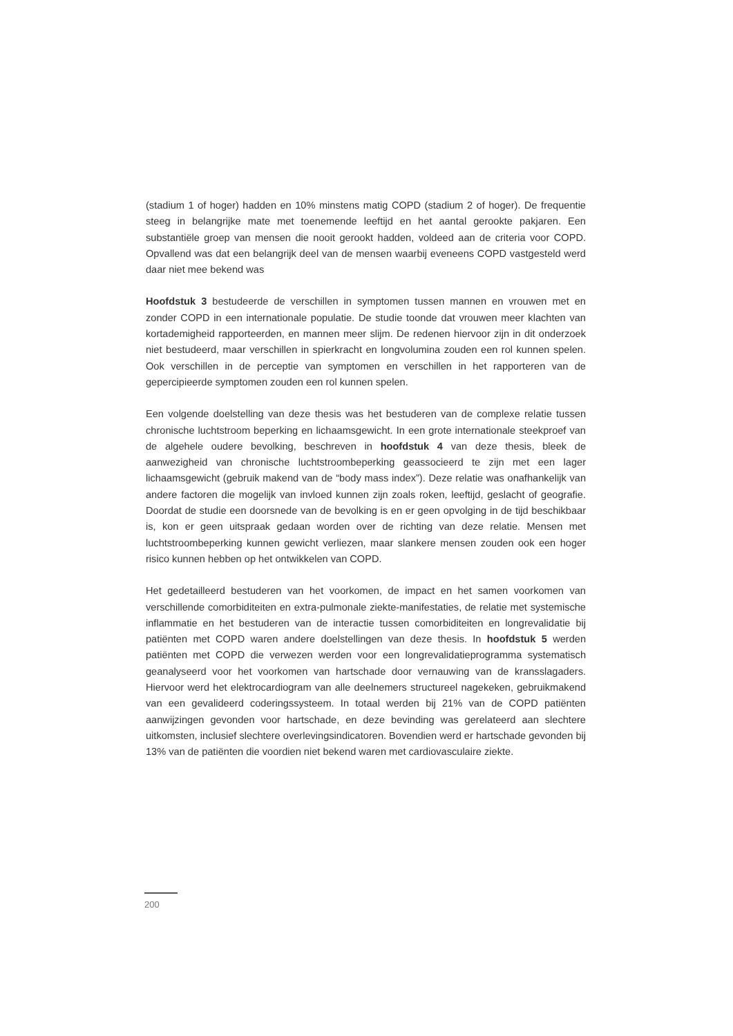(stadium 1 of hoger) hadden en 10% minstens matig COPD (stadium 2 of hoger). De frequentie steeg in belangrijke mate met toenemende leeftijd en het aantal gerookte pakjaren. Een substantiële groep van mensen die nooit gerookt hadden, voldeed aan de criteria voor COPD. Opvallend was dat een belangrijk deel van de mensen waarbij eveneens COPD vastgesteld werd daar niet mee bekend was
Hoofdstuk 3 bestudeerde de verschillen in symptomen tussen mannen en vrouwen met en zonder COPD in een internationale populatie. De studie toonde dat vrouwen meer klachten van kortademigheid rapporteerden, en mannen meer slijm. De redenen hiervoor zijn in dit onderzoek niet bestudeerd, maar verschillen in spierkracht en longvolumina zouden een rol kunnen spelen. Ook verschillen in de perceptie van symptomen en verschillen in het rapporteren van de gepercipieerde symptomen zouden een rol kunnen spelen.
Een volgende doelstelling van deze thesis was het bestuderen van de complexe relatie tussen chronische luchtstroom beperking en lichaamsgewicht. In een grote internationale steekproef van de algehele oudere bevolking, beschreven in hoofdstuk 4 van deze thesis, bleek de aanwezigheid van chronische luchtstroombeperking geassocieerd te zijn met een lager lichaamsgewicht (gebruik makend van de “body mass index”). Deze relatie was onafhankelijk van andere factoren die mogelijk van invloed kunnen zijn zoals roken, leeftijd, geslacht of geografie. Doordat de studie een doorsnede van de bevolking is en er geen opvolging in de tijd beschikbaar is, kon er geen uitspraak gedaan worden over de richting van deze relatie. Mensen met luchtstroombeperking kunnen gewicht verliezen, maar slankere mensen zouden ook een hoger risico kunnen hebben op het ontwikkelen van COPD.
Het gedetailleerd bestuderen van het voorkomen, de impact en het samen voorkomen van verschillende comorbiditeiten en extra-pulmonale ziekte-manifestaties, de relatie met systemische inflammatie en het bestuderen van de interactie tussen comorbiditeiten en longrevalidatie bij patiënten met COPD waren andere doelstellingen van deze thesis. In hoofdstuk 5 werden patiënten met COPD die verwezen werden voor een longrevalidatieprogramma systematisch geanalyseerd voor het voorkomen van hartschade door vernauwing van de kransslagaders. Hiervoor werd het elektrocardiogram van alle deelnemers structureel nagekeken, gebruikmakend van een gevalideerd coderingssysteem. In totaal werden bij 21% van de COPD patiënten aanwijzingen gevonden voor hartschade, en deze bevinding was gerelateerd aan slechtere uitkomsten, inclusief slechtere overlevingsindicatoren. Bovendien werd er hartschade gevonden bij 13% van de patiënten die voordien niet bekend waren met cardiovasculaire ziekte.
200